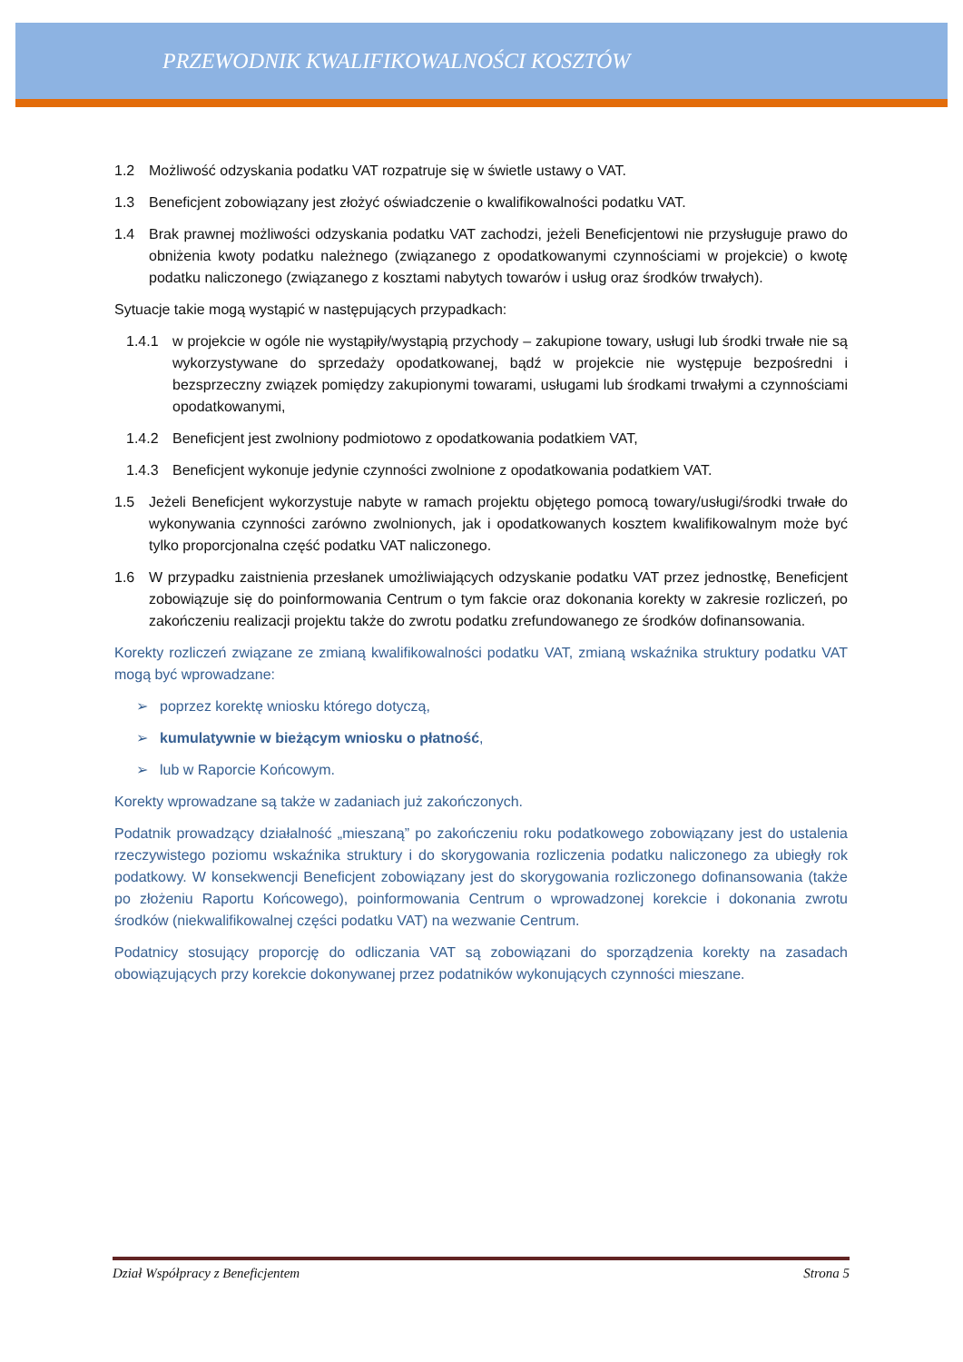PRZEWODNIK KWALIFIKOWALNOŚCI KOSZTÓW
1.2 Możliwość odzyskania podatku VAT rozpatruje się w świetle ustawy o VAT.
1.3 Beneficjent zobowiązany jest złożyć oświadczenie o kwalifikowalności podatku VAT.
1.4 Brak prawnej możliwości odzyskania podatku VAT zachodzi, jeżeli Beneficjentowi nie przysługuje prawo do obniżenia kwoty podatku należnego (związanego z opodatkowanymi czynnościami w projekcie) o kwotę podatku naliczonego (związanego z kosztami nabytych towarów i usług oraz środków trwałych).
Sytuacje takie mogą wystąpić w następujących przypadkach:
1.4.1 w projekcie w ogóle nie wystąpiły/wystąpią przychody – zakupione towary, usługi lub środki trwałe nie są wykorzystywane do sprzedaży opodatkowanej, bądź w projekcie nie występuje bezpośredni i bezsprzeczny związek pomiędzy zakupionymi towarami, usługami lub środkami trwałymi a czynnościami opodatkowanymi,
1.4.2 Beneficjent jest zwolniony podmiotowo z opodatkowania podatkiem VAT,
1.4.3 Beneficjent wykonuje jedynie czynności zwolnione z opodatkowania podatkiem VAT.
1.5 Jeżeli Beneficjent wykorzystuje nabyte w ramach projektu objętego pomocą towary/usługi/środki trwałe do wykonywania czynności zarówno zwolnionych, jak i opodatkowanych kosztem kwalifikowalnym może być tylko proporcjonalna część podatku VAT naliczonego.
1.6 W przypadku zaistnienia przesłanek umożliwiających odzyskanie podatku VAT przez jednostkę, Beneficjent zobowiązuje się do poinformowania Centrum o tym fakcie oraz dokonania korekty w zakresie rozliczeń, po zakończeniu realizacji projektu także do zwrotu podatku zrefundowanego ze środków dofinansowania.
Korekty rozliczeń związane ze zmianą kwalifikowalności podatku VAT, zmianą wskaźnika struktury podatku VAT mogą być wprowadzane:
➢ poprzez korektę wniosku którego dotyczą,
➢ kumulatywnie w bieżącym wniosku o płatność,
➢ lub w Raporcie Końcowym.
Korekty wprowadzane są także w zadaniach już zakończonych.
Podatnik prowadzący działalność „mieszaną” po zakończeniu roku podatkowego zobowiązany jest do ustalenia rzeczywistego poziomu wskaźnika struktury i do skorygowania rozliczenia podatku naliczonego za ubiegły rok podatkowy. W konsekwencji Beneficjent zobowiązany jest do skorygowania rozliczonego dofinansowania (także po złożeniu Raportu Końcowego), poinformowania Centrum o wprowadzonej korekcie i dokonania zwrotu środków (niekwalifikowalnej części podatku VAT) na wezwanie Centrum.
Podatnicy stosujący proporcję do odliczania VAT są zobowiązani do sporządzenia korekty na zasadach obowiązujących przy korekcie dokonywanej przez podatników wykonujących czynności mieszane.
Dział Współpracy z Beneficjentem Strona 5